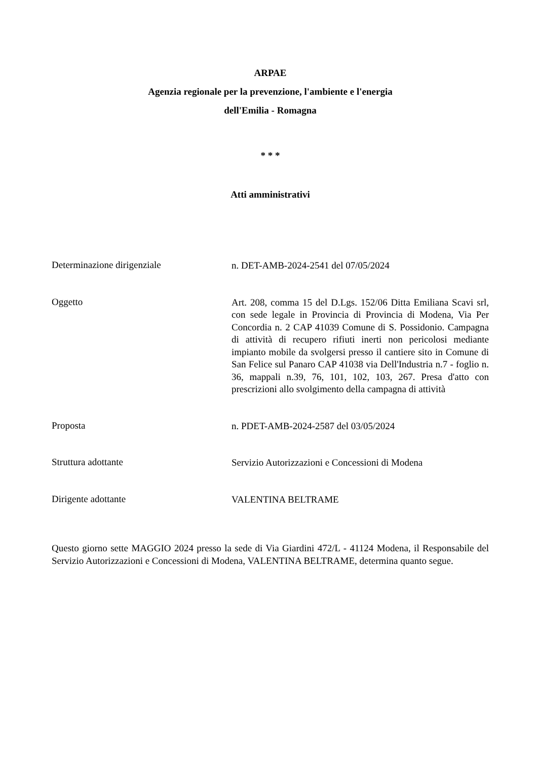ARPAE
Agenzia regionale per la prevenzione, l'ambiente e l'energia
dell'Emilia - Romagna
* * *
Atti amministrativi
Determinazione dirigenziale
n. DET-AMB-2024-2541 del 07/05/2024
Oggetto
Art. 208, comma 15 del D.Lgs. 152/06 Ditta Emiliana Scavi srl, con sede legale in Provincia di Provincia di Modena, Via Per Concordia n. 2 CAP 41039 Comune di S. Possidonio. Campagna di attività di recupero rifiuti inerti non pericolosi mediante impianto mobile da svolgersi presso il cantiere sito in Comune di San Felice sul Panaro CAP 41038 via Dell'Industria n.7 - foglio n. 36, mappali n.39, 76, 101, 102, 103, 267. Presa d'atto con prescrizioni allo svolgimento della campagna di attività
Proposta
n. PDET-AMB-2024-2587 del 03/05/2024
Struttura adottante
Servizio Autorizzazioni e Concessioni di Modena
Dirigente adottante
VALENTINA BELTRAME
Questo giorno sette MAGGIO 2024 presso la sede di Via Giardini 472/L - 41124 Modena, il Responsabile del Servizio Autorizzazioni e Concessioni di Modena, VALENTINA BELTRAME, determina quanto segue.